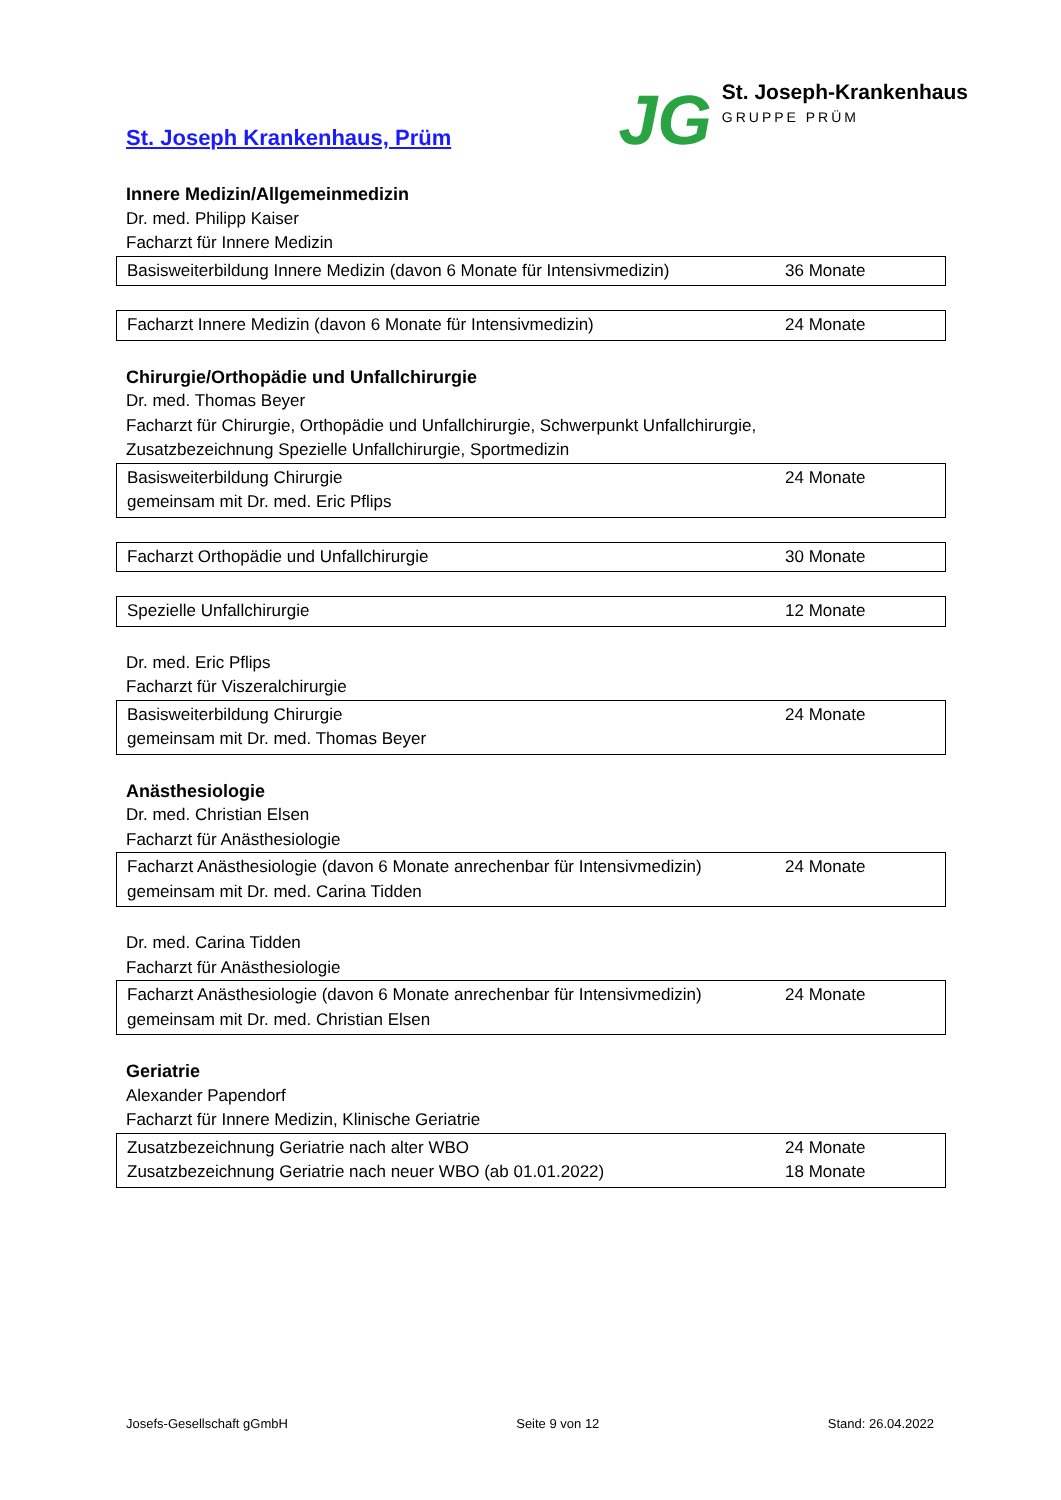St. Joseph Krankenhaus, Prüm
JG
St. Joseph-Krankenhaus
GRUPPE PRÜM
Innere Medizin/Allgemeinmedizin
Dr. med. Philipp Kaiser
Facharzt für Innere Medizin
| Basisweiterbildung Innere Medizin (davon 6 Monate für Intensivmedizin) | 36 Monate |
| Facharzt Innere Medizin (davon 6 Monate für Intensivmedizin) | 24 Monate |
Chirurgie/Orthopädie und Unfallchirurgie
Dr. med. Thomas Beyer
Facharzt für Chirurgie, Orthopädie und Unfallchirurgie, Schwerpunkt Unfallchirurgie,
Zusatzbezeichnung Spezielle Unfallchirurgie, Sportmedizin
| Basisweiterbildung Chirurgie gemeinsam mit Dr. med. Eric Pflips | 24 Monate |
| Facharzt Orthopädie und Unfallchirurgie | 30 Monate |
| Spezielle Unfallchirurgie | 12 Monate |
Dr. med. Eric Pflips
Facharzt für Viszeralchirurgie
| Basisweiterbildung Chirurgie gemeinsam mit Dr. med. Thomas Beyer | 24 Monate |
Anästhesiologie
Dr. med. Christian Elsen
Facharzt für Anästhesiologie
| Facharzt Anästhesiologie (davon 6 Monate anrechenbar für Intensivmedizin) gemeinsam mit Dr. med. Carina Tidden | 24 Monate |
Dr. med. Carina Tidden
Facharzt für Anästhesiologie
| Facharzt Anästhesiologie (davon 6 Monate anrechenbar für Intensivmedizin) gemeinsam mit Dr. med. Christian Elsen | 24 Monate |
Geriatrie
Alexander Papendorf
Facharzt für Innere Medizin, Klinische Geriatrie
| Zusatzbezeichnung Geriatrie nach alter WBO Zusatzbezeichnung Geriatrie nach neuer WBO (ab 01.01.2022) | 24 Monate 18 Monate |
Josefs-Gesellschaft gGmbH Seite 9 von 12 Stand: 26.04.2022